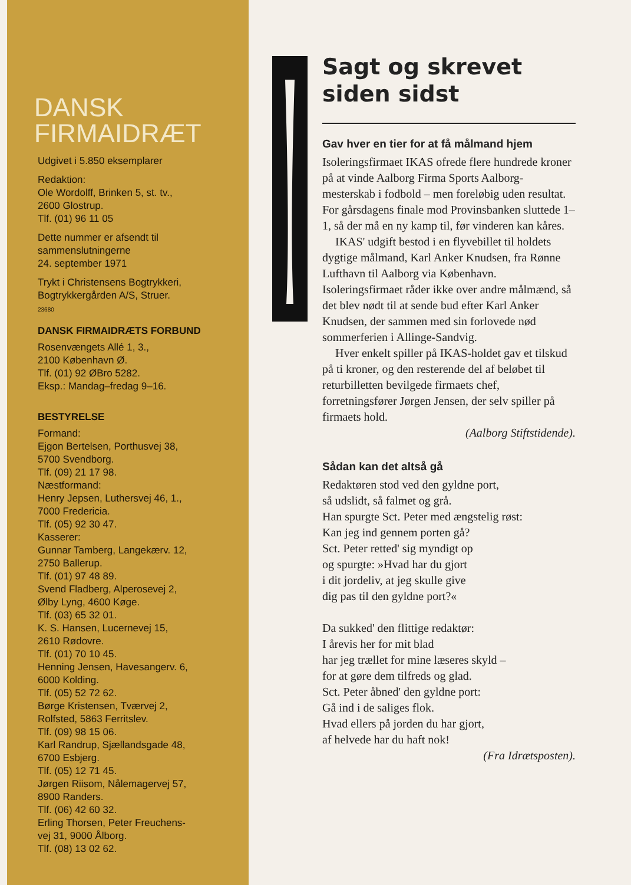DANSK
FIRMAIDRÆT
Udgivet i 5.850 eksemplarer
Redaktion:
Ole Wordolff, Brinken 5, st. tv.,
2600 Glostrup.
Tlf. (01) 96 11 05
Dette nummer er afsendt til
sammenslutningerne
24. september 1971
Trykt i Christensens Bogtrykkeri,
Bogtrykkergården A/S, Struer.
23680
DANSK FIRMAIDRÆTS FORBUND
Rosenvængets Allé 1, 3.,
2100 København Ø.
Tlf. (01) 92 ØBro 5282.
Eksp.: Mandag–fredag 9–16.
BESTYRELSE
Formand:
Ejgon Bertelsen, Porthusvej 38,
5700 Svendborg.
Tlf. (09) 21 17 98.
Næstformand:
Henry Jepsen, Luthersvej 46, 1.,
7000 Fredericia.
Tlf. (05) 92 30 47.
Kasserer:
Gunnar Tamberg, Langekærv. 12,
2750 Ballerup.
Tlf. (01) 97 48 89.
Svend Fladberg, Alperosevej 2,
Ølby Lyng, 4600 Køge.
Tlf. (03) 65 32 01.
K. S. Hansen, Lucernevej 15,
2610 Rødovre.
Tlf. (01) 70 10 45.
Henning Jensen, Havesangerv. 6,
6000 Kolding.
Tlf. (05) 52 72 62.
Børge Kristensen, Tværvej 2,
Rolfsted, 5863 Ferritslev.
Tlf. (09) 98 15 06.
Karl Randrup, Sjællandsgade 48,
6700 Esbjerg.
Tlf. (05) 12 71 45.
Jørgen Riisom, Nålemagervej 57,
8900 Randers.
Tlf. (06) 42 60 32.
Erling Thorsen, Peter Freuchens-
vej 31, 9000 Ålborg.
Tlf. (08) 13 02 62.
Sagt og skrevet siden sidst
Gav hver en tier for at få målmand hjem
Isoleringsfirmaet IKAS ofrede flere hundrede kroner på at vinde Aalborg Firma Sports Aalborg-mesterskab i fodbold – men foreløbig uden resultat. For gårsdagens finale mod Provinsbanken sluttede 1–1, så der må en ny kamp til, før vinderen kan kåres.
IKAS' udgift bestod i en flyvebillet til holdets dygtige målmand, Karl Anker Knudsen, fra Rønne Lufthavn til Aalborg via København. Isoleringsfirmaet råder ikke over andre målmænd, så det blev nødt til at sende bud efter Karl Anker Knudsen, der sammen med sin forlovede nød sommerferien i Allinge-Sandvig.
Hver enkelt spiller på IKAS-holdet gav et tilskud på ti kroner, og den resterende del af beløbet til returbilletten bevilgede firmaets chef, forretningsfører Jørgen Jensen, der selv spiller på firmaets hold.
(Aalborg Stiftstidende).
Sådan kan det altså gå
Redaktøren stod ved den gyldne port,
så udslidt, så falmet og grå.
Han spurgte Sct. Peter med ængstelig røst:
Kan jeg ind gennem porten gå?
Sct. Peter retted' sig myndigt op
og spurgte: »Hvad har du gjort
i dit jordeliv, at jeg skulle give
dig pas til den gyldne port?«
Da sukked' den flittige redaktør:
I årevis her for mit blad
har jeg trællet for mine læseres skyld –
for at gøre dem tilfreds og glad.
Sct. Peter åbned' den gyldne port:
Gå ind i de saliges flok.
Hvad ellers på jorden du har gjort,
af helvede har du haft nok!
(Fra Idrætsposten).